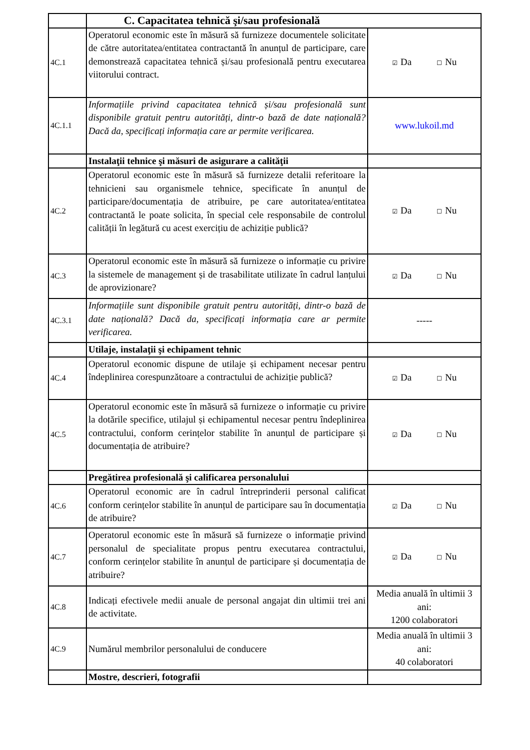| | C. Capacitatea tehnică şi/sau profesională | |
| 4C.1 | Operatorul economic este în măsură să furnizeze documentele solicitate de către autoritatea/entitatea contractantă în anunțul de participare, care demonstrează capacitatea tehnică și/sau profesională pentru executarea viitorului contract. | ☑ Da ☐ Nu |
| 4C.1.1 | Informațiile privind capacitatea tehnică și/sau profesională sunt disponibile gratuit pentru autorități, dintr-o bază de date națională? Dacă da, specificați informația care ar permite verificarea. | www.lukoil.md |
| | Instalaţii tehnice şi măsuri de asigurare a calităţii | |
| 4C.2 | Operatorul economic este în măsură să furnizeze detalii referitoare la tehnicieni sau organismele tehnice, specificate în anunțul de participare/documentația de atribuire, pe care autoritatea/entitatea contractantă le poate solicita, în special cele responsabile de controlul calității în legătură cu acest exercițiu de achiziție publică? | ☑ Da ☐ Nu |
| 4C.3 | Operatorul economic este în măsură să furnizeze o informație cu privire la sistemele de management și de trasabilitate utilizate în cadrul lanțului de aprovizionare? | ☑ Da ☐ Nu |
| 4C.3.1 | Informațiile sunt disponibile gratuit pentru autorități, dintr-o bază de date națională? Dacă da, specificați informația care ar permite verificarea. | ----- |
| | Utilaje, instalaţii şi echipament tehnic | |
| 4C.4 | Operatorul economic dispune de utilaje și echipament necesar pentru îndeplinirea corespunzătoare a contractului de achiziție publică? | ☑ Da ☐ Nu |
| 4C.5 | Operatorul economic este în măsură să furnizeze o informație cu privire la dotările specifice, utilajul și echipamentul necesar pentru îndeplinirea contractului, conform cerințelor stabilite în anunțul de participare și documentația de atribuire? | ☑ Da ☐ Nu |
| | Pregătirea profesională şi calificarea personalului | |
| 4C.6 | Operatorul economic are în cadrul întreprinderii personal calificat conform cerințelor stabilite în anunțul de participare sau în documentația de atribuire? | ☑ Da ☐ Nu |
| 4C.7 | Operatorul economic este în măsură să furnizeze o informație privind personalul de specialitate propus pentru executarea contractului, conform cerințelor stabilite în anunțul de participare și documentația de atribuire? | ☑ Da ☐ Nu |
| 4C.8 | Indicați efectivele medii anuale de personal angajat din ultimii trei ani de activitate. | Media anuală în ultimii 3 ani: 1200 colaboratori |
| 4C.9 | Numărul membrilor personalului de conducere | Media anuală în ultimii 3 ani: 40 colaboratori |
| | Mostre, descrieri, fotografii | |